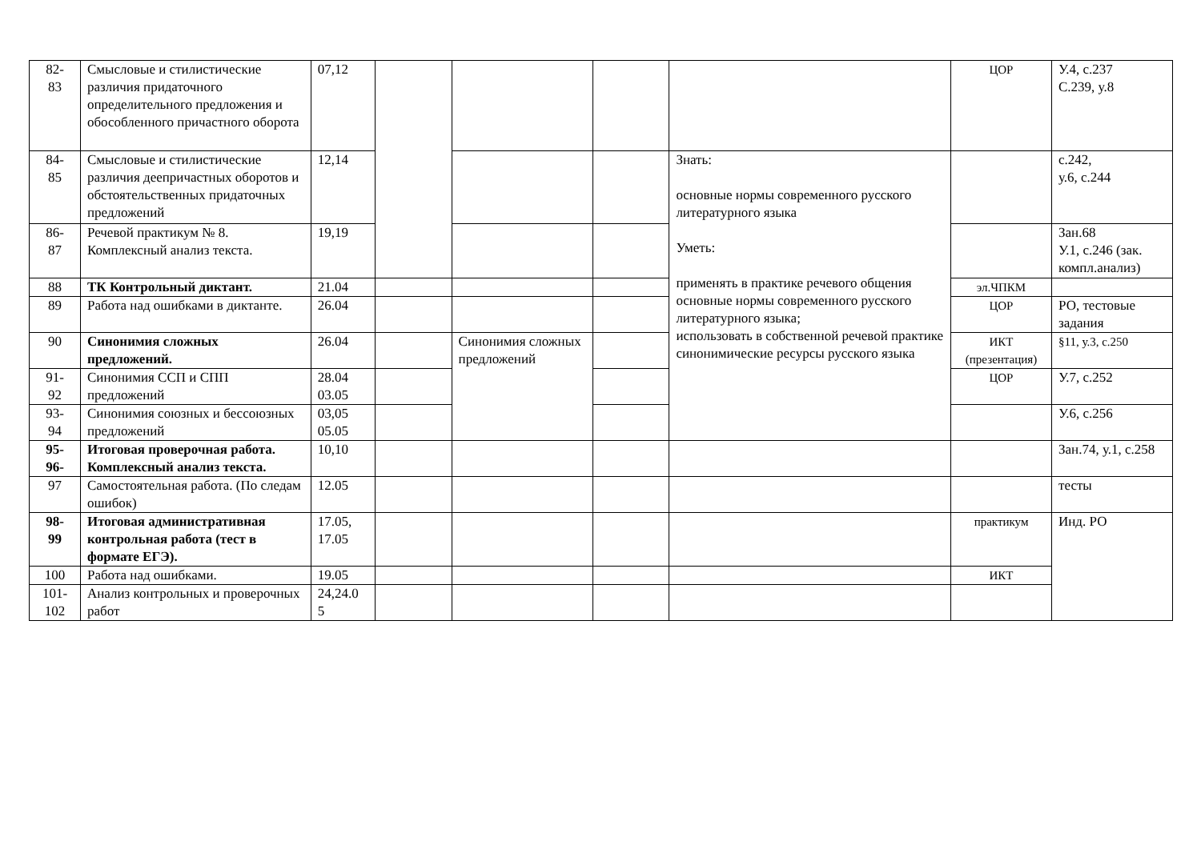| 82- 83 | Смысловые и стилистические различия придаточного определительного предложения и обособленного причастного оборота | 07,12 | | | | | ЦОР | У.4, с.237 С.239, у.8 |
| 84- 85 | Смысловые и стилистические различия деепричастных оборотов и обстоятельственных придаточных предложений | 12,14 | | | | Знать: основные нормы современного русского литературного языка Уметь: применять в практике речевого общения основные нормы современного русского литературного языка; использовать в собственной речевой практике синонимические ресурсы русского языка | | с.242, у.6, с.244 |
| 86- 87 | Речевой практикум № 8. Комплексный анализ текста. | 19,19 | | | | | | Зан.68 У.1, с.246 (зак. компл.анализ) |
| 88 | ТК Контрольный диктант. | 21.04 | | | | | эл.ЧПКМ | |
| 89 | Работа над ошибками в диктанте. | 26.04 | | | | | ЦОР | РО, тестовые задания |
| 90 | Синонимия сложных предложений. | 26.04 | | Синонимия сложных предложений | | | ИКТ (презентация) | §11, у.3, с.250 |
| 91- 92 | Синонимия ССП и СПП предложений | 28.04 03.05 | | | | | ЦОР | У.7, с.252 |
| 93- 94 | Синонимия союзных и бессоюзных предложений | 03,05 05.05 | | | | | | У.6, с.256 |
| 95- 96- | Итоговая проверочная работа. Комплексный анализ текста. | 10,10 | | | | | | Зан.74, у.1, с.258 |
| 97 | Самостоятельная работа. (По следам ошибок) | 12.05 | | | | | | тесты |
| 98- 99 | Итоговая административная контрольная работа (тест в формате ЕГЭ). | 17.05, 17.05 | | | | | практикум | Инд. РО |
| 100 | Работа над ошибками. | 19.05 | | | | | ИКТ | |
| 101- 102 | Анализ контрольных и проверочных работ | 24,24.0 5 | | | | | | |